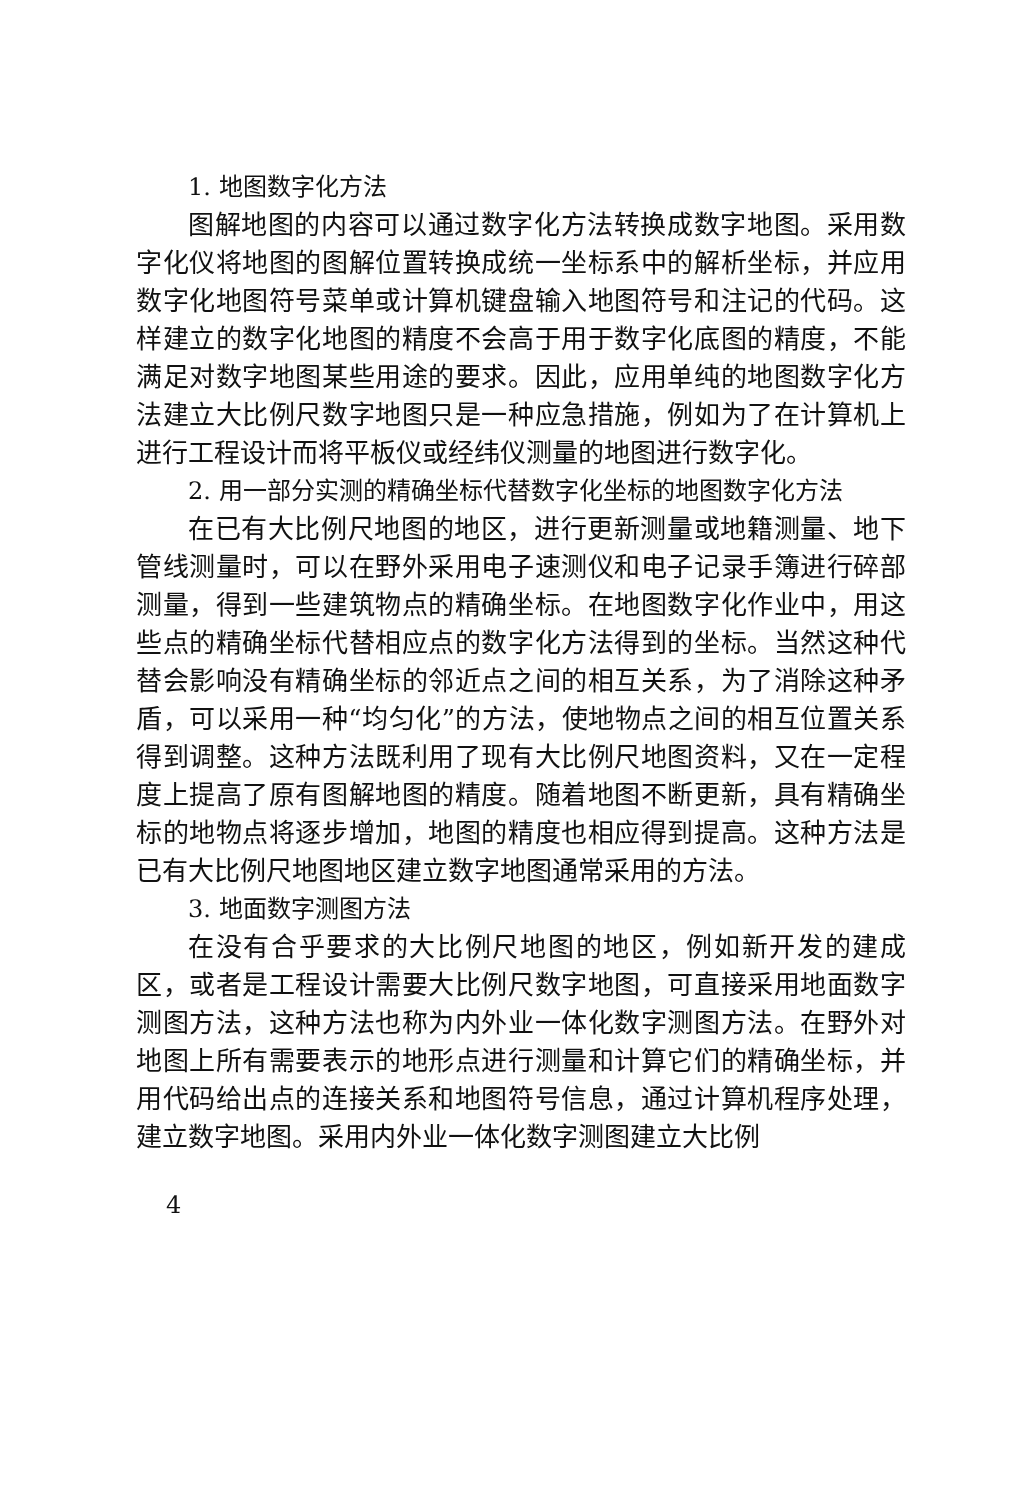1. 地图数字化方法
图解地图的内容可以通过数字化方法转换成数字地图。采用数字化仪将地图的图解位置转换成统一坐标系中的解析坐标，并应用数字化地图符号菜单或计算机键盘输入地图符号和注记的代码。这样建立的数字化地图的精度不会高于用于数字化底图的精度，不能满足对数字地图某些用途的要求。因此，应用单纯的地图数字化方法建立大比例尺数字地图只是一种应急措施，例如为了在计算机上进行工程设计而将平板仪或经纬仪测量的地图进行数字化。
2. 用一部分实测的精确坐标代替数字化坐标的地图数字化方法
在已有大比例尺地图的地区，进行更新测量或地籍测量、地下管线测量时，可以在野外采用电子速测仪和电子记录手簿进行碎部测量，得到一些建筑物点的精确坐标。在地图数字化作业中，用这些点的精确坐标代替相应点的数字化方法得到的坐标。当然这种代替会影响没有精确坐标的邻近点之间的相互关系，为了消除这种矛盾，可以采用一种“均匀化”的方法，使地物点之间的相互位置关系得到调整。这种方法既利用了现有大比例尺地图资料，又在一定程度上提高了原有图解地图的精度。随着地图不断更新，具有精确坐标的地物点将逐步增加，地图的精度也相应得到提高。这种方法是已有大比例尺地图地区建立数字地图通常采用的方法。
3. 地面数字测图方法
在没有合乎要求的大比例尺地图的地区，例如新开发的建成区，或者是工程设计需要大比例尺数字地图，可直接采用地面数字测图方法，这种方法也称为内外业一体化数字测图方法。在野外对地图上所有需要表示的地形点进行测量和计算它们的精确坐标，并用代码给出点的连接关系和地图符号信息，通过计算机程序处理，建立数字地图。采用内外业一体化数字测图建立大比例
4